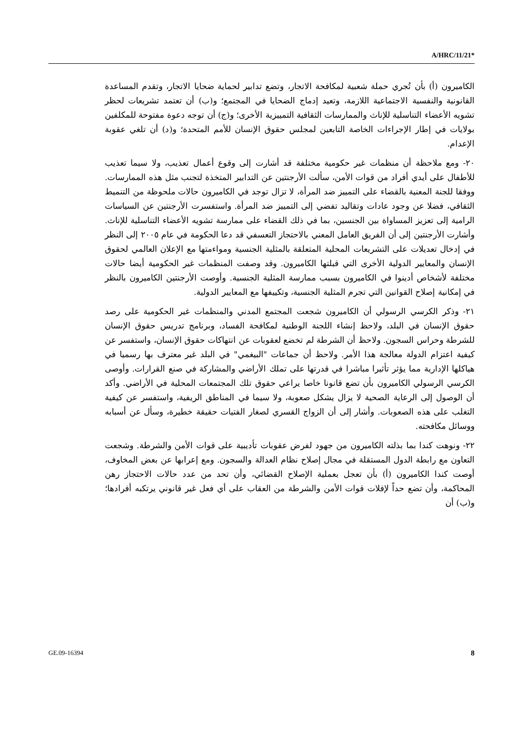A/HRC/11/21*
الكاميرون (أ) بأن تُجري حملة شعبية لمكافحة الاتجار، وتضع تدابير لحماية ضحايا الاتجار، وتقدم المساعدة القانونية والنفسية الاجتماعية اللازمة، وتعيد إدماج الضحايا في المجتمع؛ و(ب) أن تعتمد تشريعات لحظر تشويه الأعضاء التناسلية للإناث والممارسات الثقافية التمييزية الأخرى؛ و(ج) أن توجه دعوة مفتوحة للمكلفين بولايات في إطار الإجراءات الخاصة التابعين لمجلس حقوق الإنسان للأمم المتحدة؛ و(د) أن تلغي عقوبة الإعدام.
٢٠- ومع ملاحظة أن منظمات غير حكومية مختلفة قد أشارت إلى وقوع أعمال تعذيب، ولا سيما تعذيب للأطفال على أيدي أفراد من قوات الأمن، سألت الأرجنتين عن التدابير المتخذة لتجنب مثل هذه الممارسات. ووفقا للجنة المعنية بالقضاء على التمييز ضد المرأة، لا تزال توجد في الكاميرون حالات ملحوظة من التنميط الثقافي، فضلا عن وجود عادات وتقاليد تفضي إلى التمييز ضد المرأة. واستفسرت الأرجنتين عن السياسات الرامية إلى تعزيز المساواة بين الجنسين، بما في ذلك القضاء على ممارسة تشويه الأعضاء التناسلية للإناث. وأشارت الأرجنتين إلى أن الفريق العامل المعني بالاحتجاز التعسفي قد دعا الحكومة في عام ٢٠٠٥ إلى النظر في إدخال تعديلات على التشريعات المحلية المتعلقة بالمثلية الجنسية ومواءمتها مع الإعلان العالمي لحقوق الإنسان والمعايير الدولية الأخرى التي قبلتها الكاميرون. وقد وصفت المنظمات غير الحكومية أيضا حالات مختلفة لأشخاص أدينوا في الكاميرون بسبب ممارسة المثلية الجنسية. وأوصت الأرجنتين الكاميرون بالنظر في إمكانية إصلاح القوانين التي تجرم المثلية الجنسية، وتكييفها مع المعايير الدولية.
٢١- وذكر الكرسي الرسولي أن الكاميرون شجعت المجتمع المدني والمنظمات غير الحكومية على رصد حقوق الإنسان في البلد، ولاحظ إنشاء اللجنة الوطنية لمكافحة الفساد، وبرنامج تدريس حقوق الإنسان للشرطة وحراس السجون. ولاحظ أن الشرطة لم تخضع لعقوبات عن انتهاكات حقوق الإنسان، واستفسر عن كيفية اعتزام الدولة معالجة هذا الأمر. ولاحظ أن جماعات "البيغمي" في البلد غير معترف بها رسميا في هياكلها الإدارية مما يؤثر تأثيرا مباشرا في قدرتها على تملك الأراضي والمشاركة في صنع القرارات. وأوصى الكرسي الرسولي الكاميرون بأن تضع قانونا خاصا يراعي حقوق تلك المجتمعات المحلية في الأراضي. وأكد أن الوصول إلى الرعاية الصحية لا يزال يشكل صعوبة، ولا سيما في المناطق الريفية، واستفسر عن كيفية التغلب على هذه الصعوبات. وأشار إلى أن الزواج القسري لصغار الفتيات حقيقة خطيرة، وسأل عن أسبابه ووسائل مكافحته.
٢٢- ونوهت كندا بما بذلته الكاميرون من جهود لفرض عقوبات تأديبية على قوات الأمن والشرطة. وشجعت التعاون مع رابطة الدول المستقلة في مجال إصلاح نظام العدالة والسجون. ومع إعرابها عن بعض المخاوف، أوصت كندا الكاميرون (أ) بأن تعجل بعملية الإصلاح القضائي، وأن تحد من عدد حالات الاحتجاز رهن المحاكمة، وأن تضع حداً لإفلات قوات الأمن والشرطة من العقاب على أي فعل غير قانوني يرتكبه أفرادها؛ و(ب) أن
GE.09-16394 8